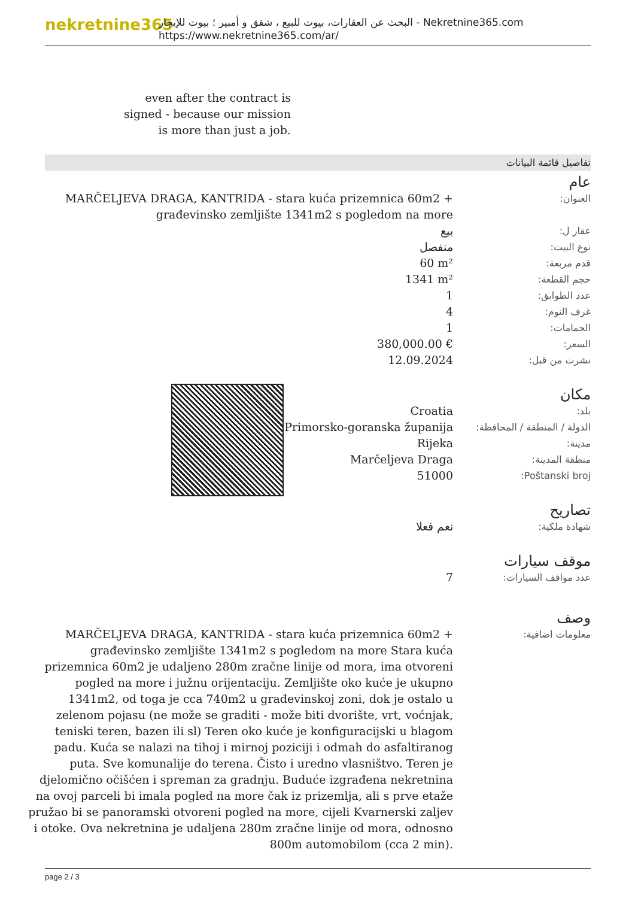nekretnine365
البحث عن العقارات، بيوت للبيع ، شقق و أمبير ؛ بيوت للإيجار - Nekretnine365.com
https://www.nekretnine365.com/ar/
even after the contract is signed - because our mission is more than just a job.
تفاصيل قائمة البيانات
عام
| MARČELJEVA DRAGA, KANTRIDA - stara kuća prizemnica 60m2 + građevinsko zemljište 1341m2 s pogledom na more | العنوان: |
| بيع | عقار ل: |
| منفصل | نوع البيت: |
| 60 m² | قدم مربعة: |
| 1341 m² | حجم القطعة: |
| 1 | عدد الطوابق: |
| 4 | غرف النوم: |
| 1 | الحمامات: |
| 380,000.00 € | السعر: |
| 12.09.2024 | نشرت من قبل: |
مكان
| Croatia | بلد: |
| Primorsko-goranska županija | الدولة / المنطقة / المحافظة: |
| Rijeka | مدينة: |
| Marčeljeva Draga | منطقة المدينة: |
| 51000 | Poštanski broj: |
تصاريح
| نعم فعلا | شهادة ملكية: |
موقف سيارات
| 7 | عدد مواقف السيارات: |
وصف
| MARČELJEVA DRAGA, KANTRIDA - stara kuća prizemnica 60m2 + građevinsko zemljište 1341m2 s pogledom na more Stara kuća prizemnica 60m2 je udaljeno 280m zračne linije od mora, ima otvoreni pogled na more i južnu orijentaciju. Zemljište oko kuće je ukupno 1341m2, od toga je cca 740m2 u građevinskoj zoni, dok je ostalo u zelenom pojasu (ne može se graditi - može biti dvorište, vrt, voćnjak, teniski teren, bazen ili sl) Teren oko kuće je konfiguracijski u blagom padu. Kuća se nalazi na tihoj i mirnoj poziciji i odmah do asfaltiranog puta. Sve komunalije do terena. Čisto i uredno vlasništvo. Teren je djelomično očišćen i spreman za gradnju. Buduće izgrađena nekretnina na ovoj parceli bi imala pogled na more čak iz prizemlja, ali s prve etaže pružao bi se panoramski otvoreni pogled na more, cijeli Kvarnerski zaljev i otoke. Ova nekretnina je udaljena 280m zračne linije od mora, odnosno 800m automobilom (cca 2 min). | معلومات اضافية: |
page 2 / 3